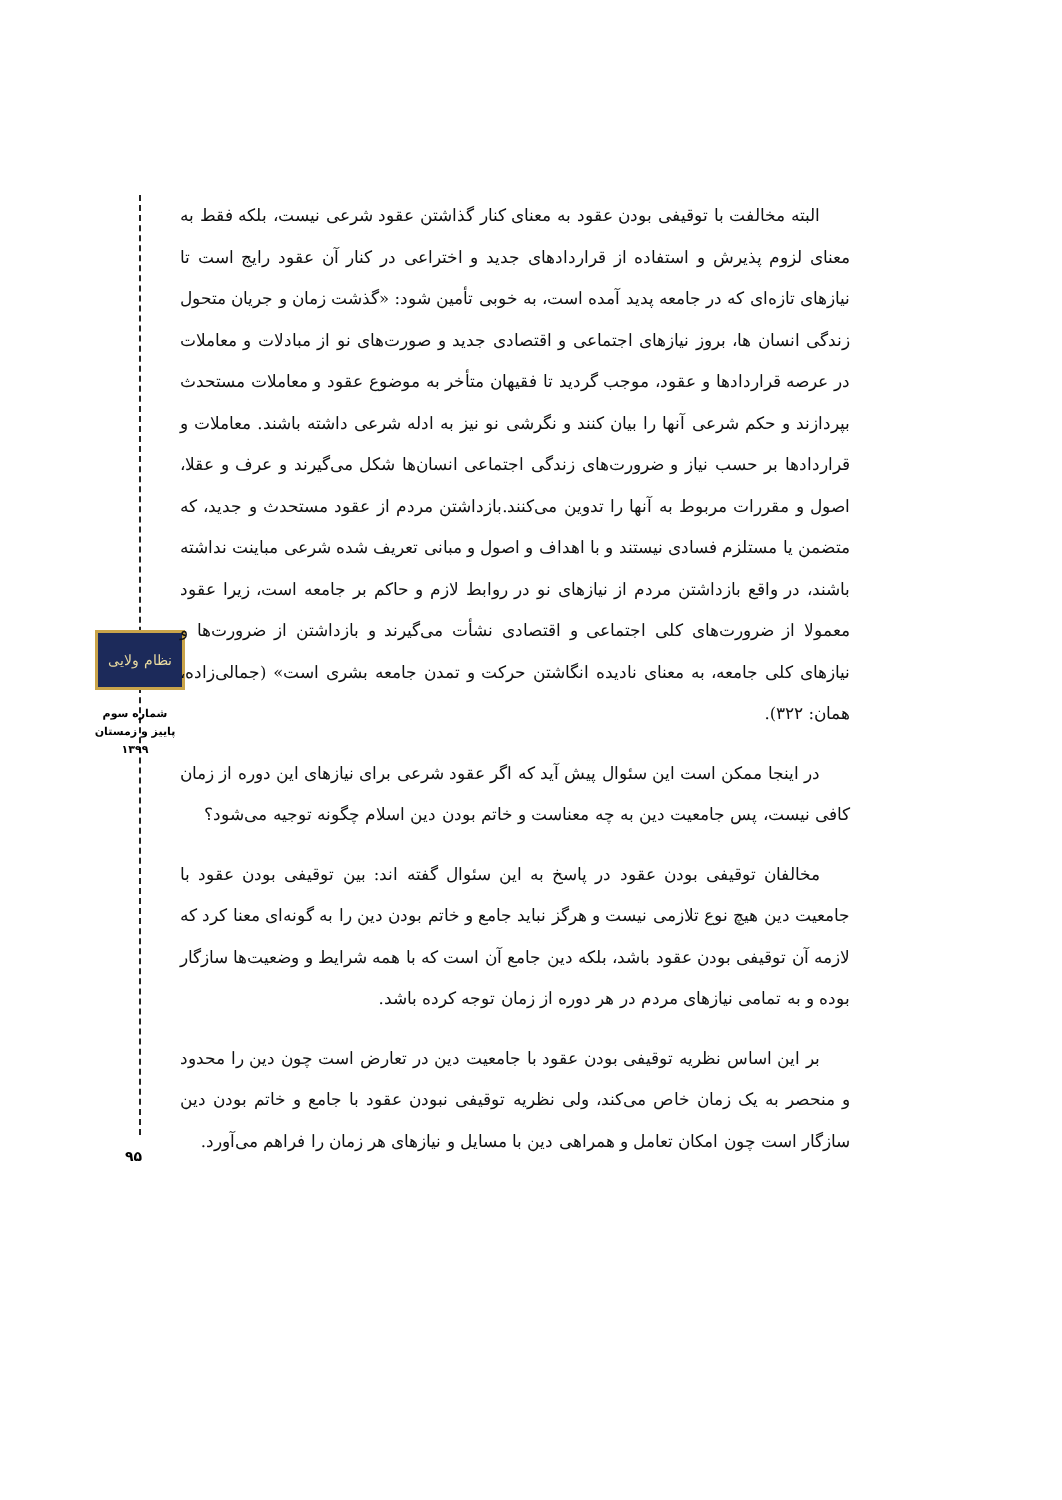نظام ولایی
شماره سوم
پاییز و زمستان
۱۳۹۹
۹۵
البته مخالفت با توقیفی بودن عقود به معنای کنار گذاشتن عقود شرعی نیست، بلکه فقط به معنای لزوم پذیرش و استفاده از قراردادهای جدید و اختراعی در کنار آن عقود رایج است تا نیازهای تازه‌ای که در جامعه پدید آمده است، به خوبی تأمین شود: «گذشت زمان و جریان متحول زندگی انسان ها، بروز نیازهای اجتماعی و اقتصادی جدید و صورت‌های نو از مبادلات و معاملات در عرصه قراردادها و عقود، موجب گردید تا فقیهان متأخر به موضوع عقود و معاملات مستحدث بپردازند و حکم شرعی آنها را بیان کنند و نگرشی نو نیز به ادله شرعی داشته باشند. معاملات و قراردادها بر حسب نیاز و ضرورت‌های زندگی اجتماعی انسان‌ها شکل می‌گیرند و عرف و عقلا، اصول و مقررات مربوط به آنها را تدوین می‌کنند.بازداشتن مردم از عقود مستحدث و جدید، که متضمن یا مستلزم فسادی نیستند و با اهداف و اصول و مبانی تعریف شده شرعی مباینت نداشته باشند، در واقع بازداشتن مردم از نیازهای نو در روابط لازم و حاکم بر جامعه است، زیرا عقود معمولا از ضرورت‌های کلی اجتماعی و اقتصادی نشأت می‌گیرند و بازداشتن از ضرورت‌ها و نیازهای کلی جامعه، به معنای نادیده انگاشتن حرکت و تمدن جامعه بشری است» (جمالی‌زاده، همان: ۳۲۲).
در اینجا ممکن است این سئوال پیش آید که اگر عقود شرعی برای نیازهای این دوره از زمان کافی نیست، پس جامعیت دین به چه معناست و خاتم بودن دین اسلام چگونه توجیه می‌شود؟
مخالفان توقیفی بودن عقود در پاسخ به این سئوال گفته اند: بین توقیفی بودن عقود با جامعیت دین هیچ نوع تلازمی نیست و هرگز نباید جامع و خاتم بودن دین را به گونه‌ای معنا کرد که لازمه آن توقیفی بودن عقود باشد، بلکه دین جامع آن است که با همه شرایط و وضعیت‌ها سازگار بوده و به تمامی نیازهای مردم در هر دوره از زمان توجه کرده باشد.
بر این اساس نظریه توقیفی بودن عقود با جامعیت دین در تعارض است چون دین را محدود و منحصر به یک زمان خاص می‌کند، ولی نظریه توقیفی نبودن عقود با جامع و خاتم بودن دین سازگار است چون امکان تعامل و همراهی دین با مسایل و نیازهای هر زمان را فراهم می‌آورد.